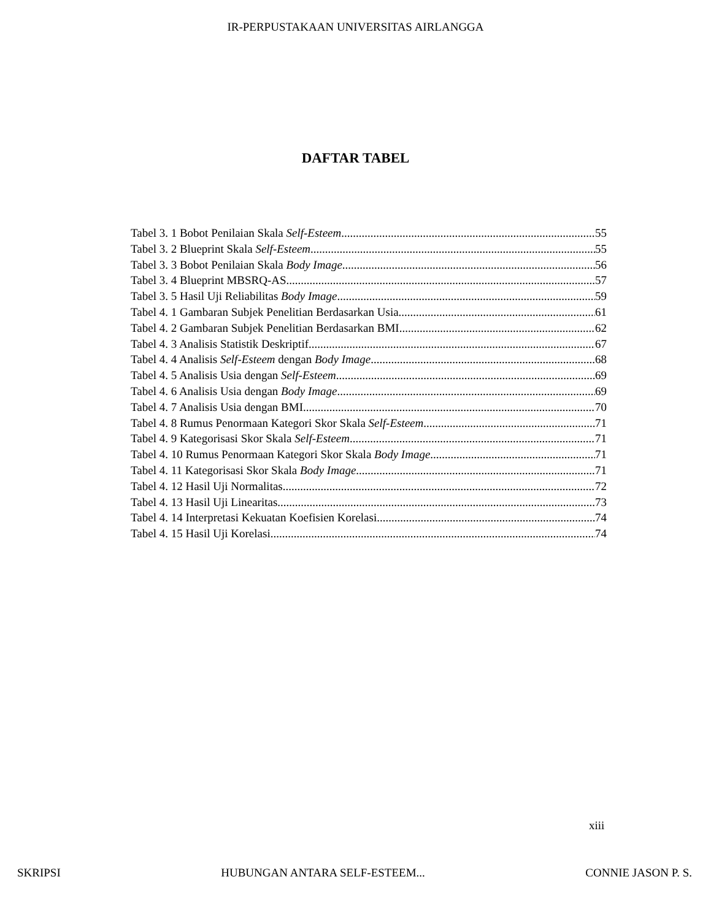IR-PERPUSTAKAAN UNIVERSITAS AIRLANGGA
DAFTAR TABEL
Tabel 3. 1 Bobot Penilaian Skala Self-Esteem 55
Tabel 3. 2 Blueprint Skala Self-Esteem 55
Tabel 3. 3 Bobot Penilaian Skala Body Image 56
Tabel 3. 4 Blueprint MBSRQ-AS 57
Tabel 3. 5 Hasil Uji Reliabilitas Body Image 59
Tabel 4. 1 Gambaran Subjek Penelitian Berdasarkan Usia 61
Tabel 4. 2 Gambaran Subjek Penelitian Berdasarkan BMI 62
Tabel 4. 3 Analisis Statistik Deskriptif 67
Tabel 4. 4 Analisis Self-Esteem dengan Body Image 68
Tabel 4. 5 Analisis Usia dengan Self-Esteem 69
Tabel 4. 6 Analisis Usia dengan Body Image 69
Tabel 4. 7 Analisis Usia dengan BMI 70
Tabel 4. 8 Rumus Penormaan Kategori Skor Skala Self-Esteem 71
Tabel 4. 9 Kategorisasi Skor Skala Self-Esteem 71
Tabel 4. 10 Rumus Penormaan Kategori Skor Skala Body Image 71
Tabel 4. 11 Kategorisasi Skor Skala Body Image 71
Tabel 4. 12 Hasil Uji Normalitas 72
Tabel 4. 13 Hasil Uji Linearitas 73
Tabel 4. 14 Interpretasi Kekuatan Koefisien Korelasi 74
Tabel 4. 15 Hasil Uji Korelasi 74
xiii
SKRIPSI HUBUNGAN ANTARA SELF-ESTEEM... CONNIE JASON P. S.